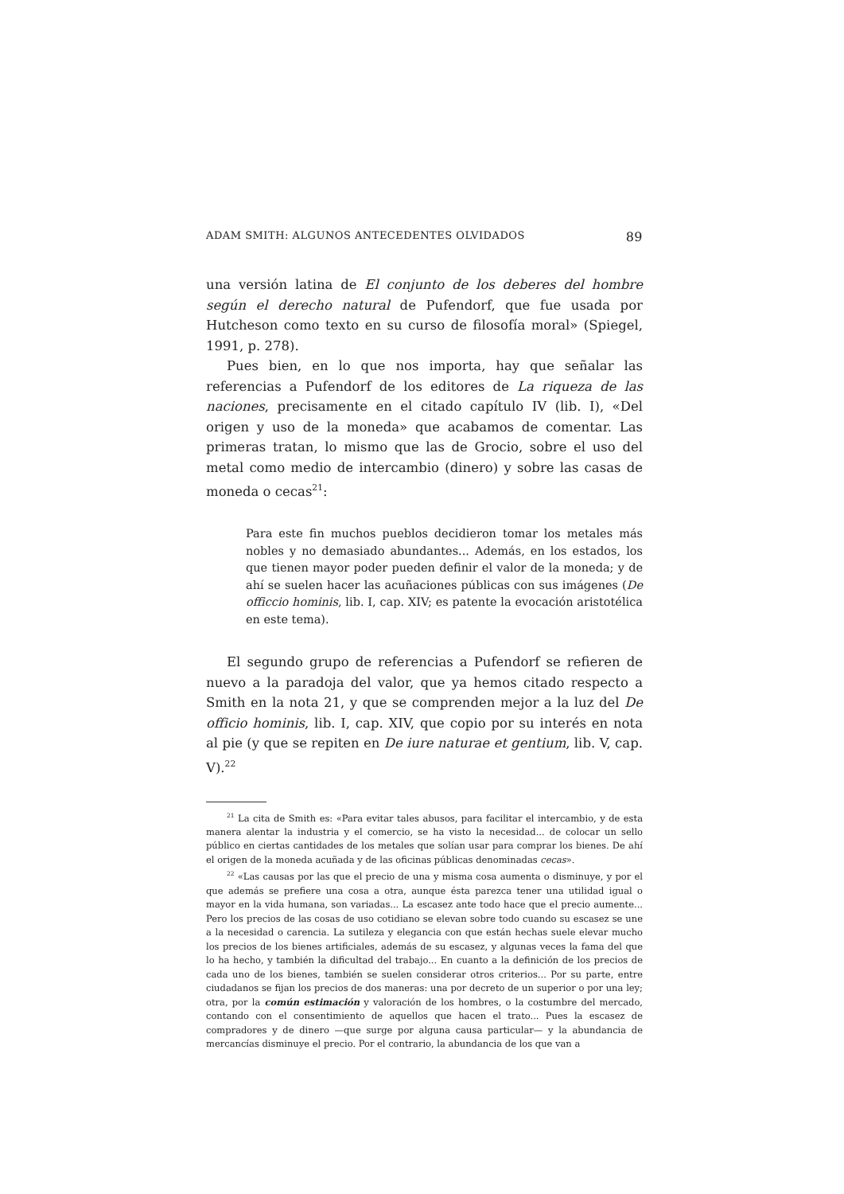ADAM SMITH: ALGUNOS ANTECEDENTES OLVIDADOS 89
una versión latina de El conjunto de los deberes del hombre según el derecho natural de Pufendorf, que fue usada por Hutcheson como texto en su curso de filosofía moral» (Spiegel, 1991, p. 278).
Pues bien, en lo que nos importa, hay que señalar las referencias a Pufendorf de los editores de La riqueza de las naciones, precisamente en el citado capítulo IV (lib. I), «Del origen y uso de la moneda» que acabamos de comentar. Las primeras tratan, lo mismo que las de Grocio, sobre el uso del metal como medio de intercambio (dinero) y sobre las casas de moneda o cecas<sup>21</sup>:
Para este fin muchos pueblos decidieron tomar los metales más nobles y no demasiado abundantes... Además, en los estados, los que tienen mayor poder pueden definir el valor de la moneda; y de ahí se suelen hacer las acuñaciones públicas con sus imágenes (De officcio hominis, lib. I, cap. XIV; es patente la evocación aristotélica en este tema).
El segundo grupo de referencias a Pufendorf se refieren de nuevo a la paradoja del valor, que ya hemos citado respecto a Smith en la nota 21, y que se comprenden mejor a la luz del De officio hominis, lib. I, cap. XIV, que copio por su interés en nota al pie (y que se repiten en De iure naturae et gentium, lib. V, cap. V).<sup>22</sup>
<sup>21</sup> La cita de Smith es: «Para evitar tales abusos, para facilitar el intercambio, y de esta manera alentar la industria y el comercio, se ha visto la necesidad... de colocar un sello público en ciertas cantidades de los metales que solían usar para comprar los bienes. De ahí el origen de la moneda acuñada y de las oficinas públicas denominadas cecas».
<sup>22</sup> «Las causas por las que el precio de una y misma cosa aumenta o disminuye, y por el que además se prefiere una cosa a otra, aunque ésta parezca tener una utilidad igual o mayor en la vida humana, son variadas... La escasez ante todo hace que el precio aumente... Pero los precios de las cosas de uso cotidiano se elevan sobre todo cuando su escasez se une a la necesidad o carencia. La sutileza y elegancia con que están hechas suele elevar mucho los precios de los bienes artificiales, además de su escasez, y algunas veces la fama del que lo ha hecho, y también la dificultad del trabajo... En cuanto a la definición de los precios de cada uno de los bienes, también se suelen considerar otros criterios... Por su parte, entre ciudadanos se fijan los precios de dos maneras: una por decreto de un superior o por una ley; otra, por la común estimación y valoración de los hombres, o la costumbre del mercado, contando con el consentimiento de aquellos que hacen el trato... Pues la escasez de compradores y de dinero —que surge por alguna causa particular— y la abundancia de mercancías disminuye el precio. Por el contrario, la abundancia de los que van a